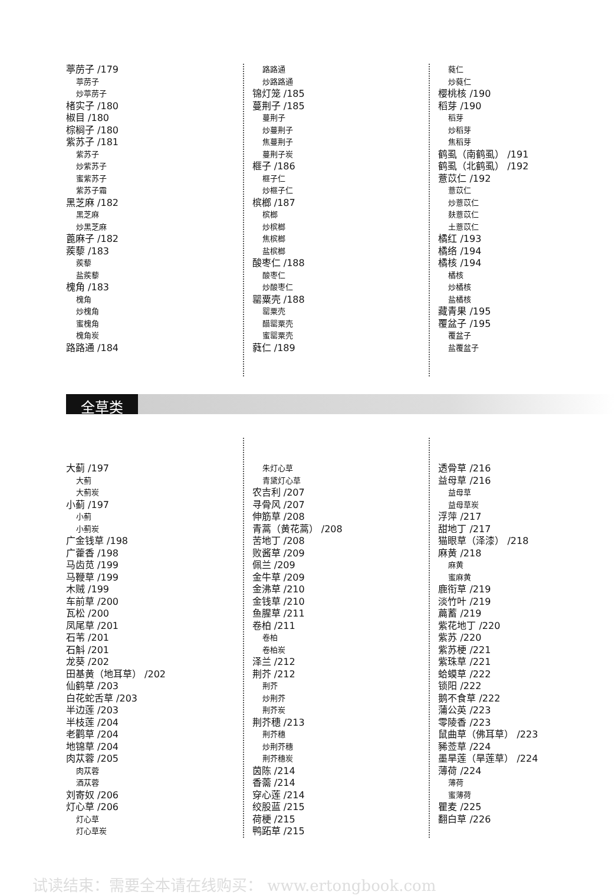葶苈子 /179
葶苈子
炒葶苈子
楮实子 /180
椒目 /180
棕榈子 /180
紫苏子 /181
紫苏子
炒紫苏子
蜜紫苏子
紫苏子霜
黑芝麻 /182
黑芝麻
炒黑芝麻
蓖麻子 /182
蒺藜 /183
蒺藜
盐蒺藜
槐角 /183
槐角
炒槐角
蜜槐角
槐角炭
路路通 /184
路路通
炒路路通
锦灯笼 /185
蔓荆子 /185
蔓荆子
炒蔓荆子
焦蔓荆子
蔓荆子炭
榧子 /186
榧子仁
炒榧子仁
槟榔 /187
槟榔
炒槟榔
焦槟榔
盐槟榔
酸枣仁 /188
酸枣仁
炒酸枣仁
罂粟壳 /188
罂粟壳
醋罂粟壳
蜜罂粟壳
蕤仁 /189
蕤仁
炒蕤仁
樱桃核 /190
稻芽 /190
稻芽
炒稻芽
焦稻芽
鹤虱（南鹤虱） /191
鹤虱（北鹤虱） /192
薏苡仁 /192
薏苡仁
炒薏苡仁
麸薏苡仁
土薏苡仁
橘红 /193
橘络 /194
橘核 /194
橘核
炒橘核
盐橘核
藏青果 /195
覆盆子 /195
覆盆子
盐覆盆子
全草类
大蓟 /197
大蓟
大蓟炭
小蓟 /197
小蓟
小蓟炭
广金钱草 /198
广藿香 /198
马齿苋 /199
马鞭草 /199
木贼 /199
车前草 /200
瓦松 /200
凤尾草 /201
石苇 /201
石斛 /201
龙葵 /202
田基黄（地耳草） /202
仙鹤草 /203
白花蛇舌草 /203
半边莲 /203
半枝莲 /204
老鹳草 /204
地锦草 /204
肉苁蓉 /205
肉苁蓉
酒苁蓉
刘寄奴 /206
灯心草 /206
灯心草
灯心草炭
朱灯心草
青黛灯心草
农吉利 /207
寻骨风 /207
伸筋草 /208
青蒿（黄花蒿） /208
苦地丁 /208
败酱草 /209
佩兰 /209
金牛草 /209
金沸草 /210
金钱草 /210
鱼腥草 /211
卷柏 /211
卷柏
卷柏炭
泽兰 /212
荆芥 /212
荆芥
炒荆芥
荆芥炭
荆芥穗 /213
荆芥穗
炒荆芥穗
荆芥穗炭
茵陈 /214
香薷 /214
穿心莲 /214
绞股蓝 /215
荷梗 /215
鸭跖草 /215
透骨草 /216
益母草 /216
益母草
益母草炭
浮萍 /217
甜地丁 /217
猫眼草（泽漆） /218
麻黄 /218
麻黄
蜜麻黄
鹿衔草 /219
淡竹叶 /219
萹蓄 /219
紫花地丁 /220
紫苏 /220
紫苏梗 /221
紫珠草 /221
蛤蟆草 /222
锁阳 /222
鹅不食草 /222
蒲公英 /223
零陵香 /223
鼠曲草（佛耳草） /223
豨莶草 /224
墨旱莲（旱莲草） /224
薄荷 /224
薄荷
蜜薄荷
瞿麦 /225
翻白草 /226
试读结束：需要全本请在线购买： www.ertongbook.com